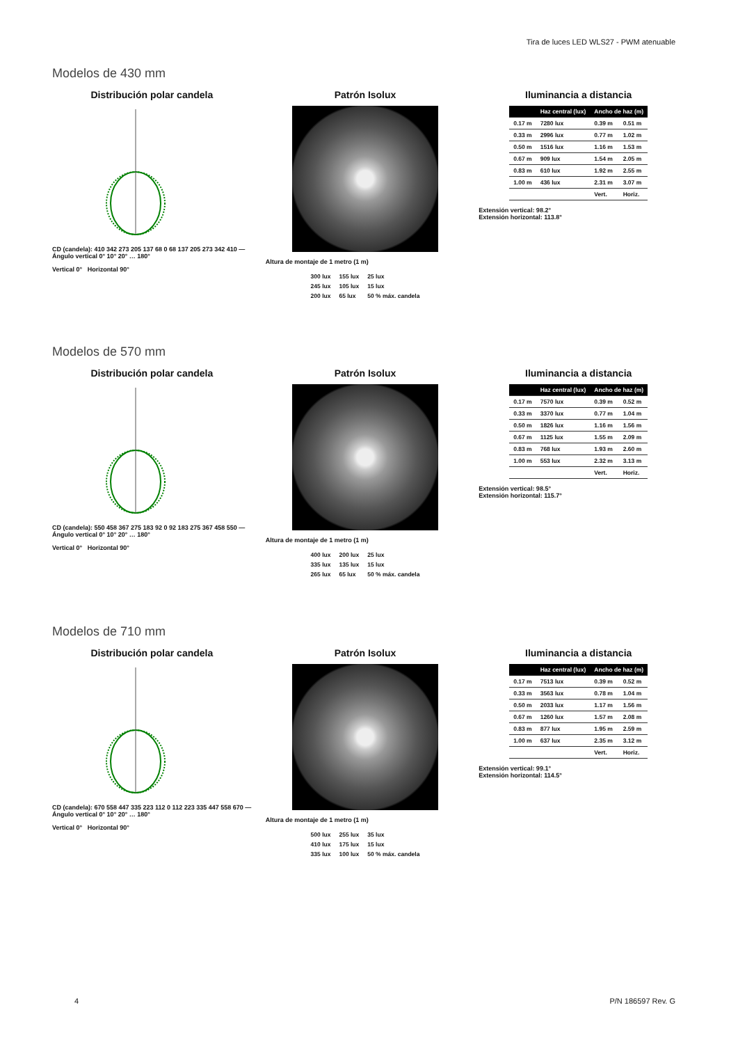Tira de luces LED WLS27 - PWM atenuable
Modelos de 430 mm
Distribución polar candela
CD (candela): 410 342 273 205 137 68 0 68 137 205 273 342 410 — Ángulo vertical 0° 10° 20° … 180°
Vertical 0° Horizontal 90°
Patrón Isolux
Altura de montaje de 1 metro (1 m)
| 300 lux | 155 lux | 25 lux |
| 245 lux | 105 lux | 15 lux |
| 200 lux | 65 lux | 50 % máx. candela |
Iluminancia a distancia
| | Haz central (lux) | Ancho de haz (m) | |
| --- | --- | --- | --- |
| 0.17 m | 7280 lux | 0.39 m | 0.51 m |
| 0.33 m | 2996 lux | 0.77 m | 1.02 m |
| 0.50 m | 1516 lux | 1.16 m | 1.53 m |
| 0.67 m | 909 lux | 1.54 m | 2.05 m |
| 0.83 m | 610 lux | 1.92 m | 2.55 m |
| 1.00 m | 436 lux | 2.31 m | 3.07 m |
| | | Vert. | Horiz. |
Extensión vertical: 98.2°
Extensión horizontal: 113.8°
Modelos de 570 mm
Distribución polar candela
CD (candela): 550 458 367 275 183 92 0 92 183 275 367 458 550 — Ángulo vertical 0° 10° 20° … 180°
Vertical 0° Horizontal 90°
Patrón Isolux
Altura de montaje de 1 metro (1 m)
| 400 lux | 200 lux | 25 lux |
| 335 lux | 135 lux | 15 lux |
| 265 lux | 65 lux | 50 % máx. candela |
Iluminancia a distancia
| | Haz central (lux) | Ancho de haz (m) | |
| --- | --- | --- | --- |
| 0.17 m | 7570 lux | 0.39 m | 0.52 m |
| 0.33 m | 3370 lux | 0.77 m | 1.04 m |
| 0.50 m | 1826 lux | 1.16 m | 1.56 m |
| 0.67 m | 1125 lux | 1.55 m | 2.09 m |
| 0.83 m | 768 lux | 1.93 m | 2.60 m |
| 1.00 m | 553 lux | 2.32 m | 3.13 m |
| | | Vert. | Horiz. |
Extensión vertical: 98.5°
Extensión horizontal: 115.7°
Modelos de 710 mm
Distribución polar candela
CD (candela): 670 558 447 335 223 112 0 112 223 335 447 558 670 — Ángulo vertical 0° 10° 20° … 180°
Vertical 0° Horizontal 90°
Patrón Isolux
Altura de montaje de 1 metro (1 m)
| 500 lux | 255 lux | 35 lux |
| 410 lux | 175 lux | 15 lux |
| 335 lux | 100 lux | 50 % máx. candela |
Iluminancia a distancia
| | Haz central (lux) | Ancho de haz (m) | |
| --- | --- | --- | --- |
| 0.17 m | 7513 lux | 0.39 m | 0.52 m |
| 0.33 m | 3563 lux | 0.78 m | 1.04 m |
| 0.50 m | 2033 lux | 1.17 m | 1.56 m |
| 0.67 m | 1260 lux | 1.57 m | 2.08 m |
| 0.83 m | 877 lux | 1.95 m | 2.59 m |
| 1.00 m | 637 lux | 2.35 m | 3.12 m |
| | | Vert. | Horiz. |
Extensión vertical: 99.1°
Extensión horizontal: 114.5°
4 P/N 186597 Rev. G